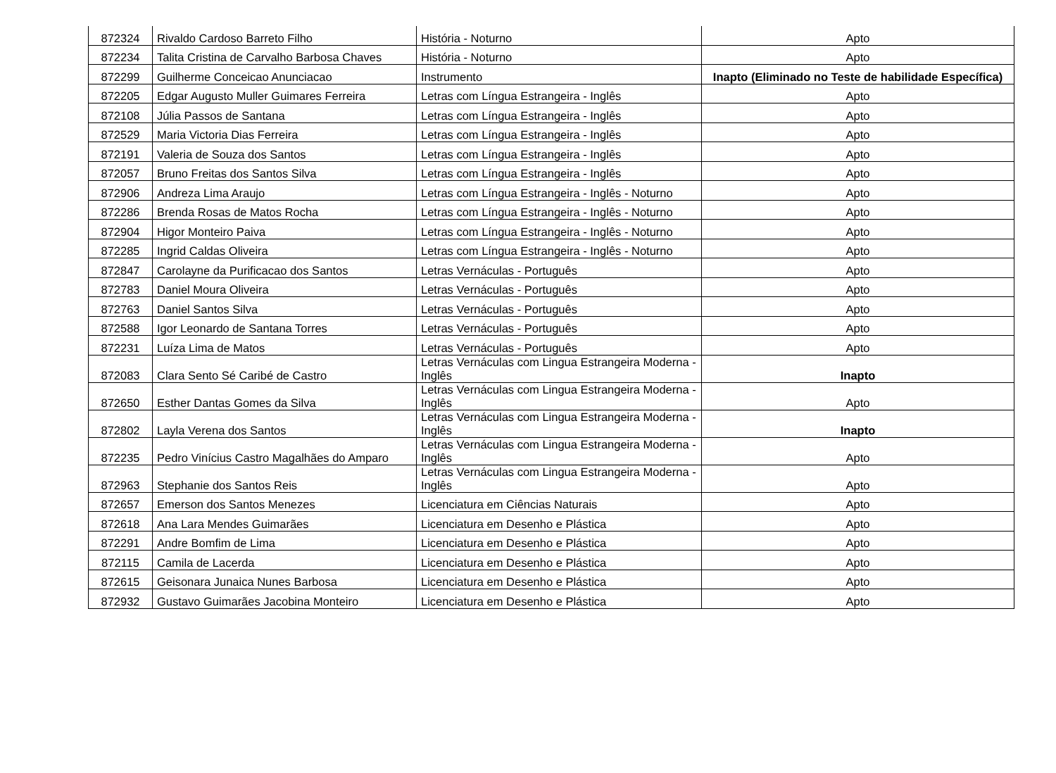| 872324 | Rivaldo Cardoso Barreto Filho | História - Noturno | Apto |
| 872234 | Talita Cristina de Carvalho Barbosa Chaves | História - Noturno | Apto |
| 872299 | Guilherme Conceicao Anunciacao | Instrumento | Inapto (Eliminado no Teste de habilidade Específica) |
| 872205 | Edgar Augusto Muller Guimares Ferreira | Letras com Língua Estrangeira - Inglês | Apto |
| 872108 | Júlia Passos de Santana | Letras com Língua Estrangeira - Inglês | Apto |
| 872529 | Maria Victoria Dias Ferreira | Letras com Língua Estrangeira - Inglês | Apto |
| 872191 | Valeria de Souza dos Santos | Letras com Língua Estrangeira - Inglês | Apto |
| 872057 | Bruno Freitas dos Santos Silva | Letras com Língua Estrangeira - Inglês | Apto |
| 872906 | Andreza Lima Araujo | Letras com Língua Estrangeira - Inglês - Noturno | Apto |
| 872286 | Brenda Rosas de Matos Rocha | Letras com Língua Estrangeira - Inglês - Noturno | Apto |
| 872904 | Higor Monteiro Paiva | Letras com Língua Estrangeira - Inglês - Noturno | Apto |
| 872285 | Ingrid Caldas Oliveira | Letras com Língua Estrangeira - Inglês - Noturno | Apto |
| 872847 | Carolayne da Purificacao dos Santos | Letras Vernáculas - Português | Apto |
| 872783 | Daniel Moura Oliveira | Letras Vernáculas - Português | Apto |
| 872763 | Daniel Santos Silva | Letras Vernáculas - Português | Apto |
| 872588 | Igor Leonardo de Santana Torres | Letras Vernáculas - Português | Apto |
| 872231 | Luíza Lima de Matos | Letras Vernáculas - Português | Apto |
| 872083 | Clara Sento Sé Caribé de Castro | Letras Vernáculas com Lingua Estrangeira Moderna - Inglês | Inapto |
| 872650 | Esther Dantas Gomes da Silva | Letras Vernáculas com Lingua Estrangeira Moderna - Inglês | Apto |
| 872802 | Layla Verena dos Santos | Letras Vernáculas com Lingua Estrangeira Moderna - Inglês | Inapto |
| 872235 | Pedro Vinícius Castro Magalhães do Amparo | Letras Vernáculas com Lingua Estrangeira Moderna - Inglês | Apto |
| 872963 | Stephanie dos Santos Reis | Letras Vernáculas com Lingua Estrangeira Moderna - Inglês | Apto |
| 872657 | Emerson dos Santos Menezes | Licenciatura em Ciências Naturais | Apto |
| 872618 | Ana Lara Mendes Guimarães | Licenciatura em Desenho e Plástica | Apto |
| 872291 | Andre Bomfim de Lima | Licenciatura em Desenho e Plástica | Apto |
| 872115 | Camila de Lacerda | Licenciatura em Desenho e Plástica | Apto |
| 872615 | Geisonara Junaica Nunes Barbosa | Licenciatura em Desenho e Plástica | Apto |
| 872932 | Gustavo Guimarães Jacobina Monteiro | Licenciatura em Desenho e Plástica | Apto |